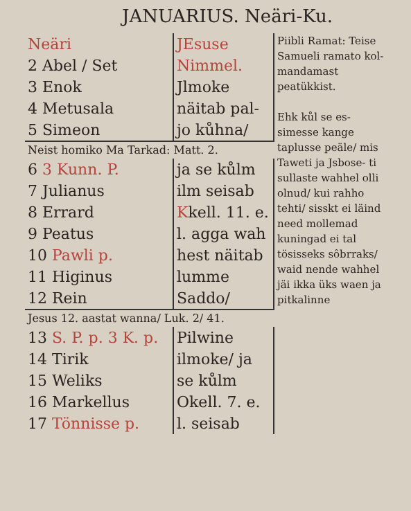JANUARIUS. Neäri-Ku.
| Neäri 2 Abel / Set 3 Enok 4 Metusala 5 Simeon | JEsuse Nimmel. Jlmoke näitab pal- jo kůhna/ | Piibli Ramat: Teise Samueli ramato kol- mandamast peatükkist. Ehk kůl se es- simesse kange taplusse peäle/ mis Taweti ja Jsbose- ti sullaste wahhel olli olnud/ kui rahho tehti/ sisskt ei läind need mollemad kuningad ei tal tösisseks sôbrraks/ waid nende wahhel jäi ikka üks waen ja pitkalinne |
| Neist homiko Ma Tarkad: Matt. 2. | | |
| 6 3 Kunn. P. 7 Julianus 8 Errard 9 Peatus 10 Pawli p. 11 Higinus 12 Rein | ja se kůlm ilm seisab K kell. 11. e. l. agga wah hest näitab lumme Saddo/ | |
| Jesus 12. aastat wanna/ Luk. 2/ 41. | | |
| 13 S. P. p. 3 K. p. 14 Tirik 15 Weliks 16 Markellus 17 Tönnisse p. | Pilwine ilmoke/ ja se kůlm Okell. 7. e. l. seisab | |